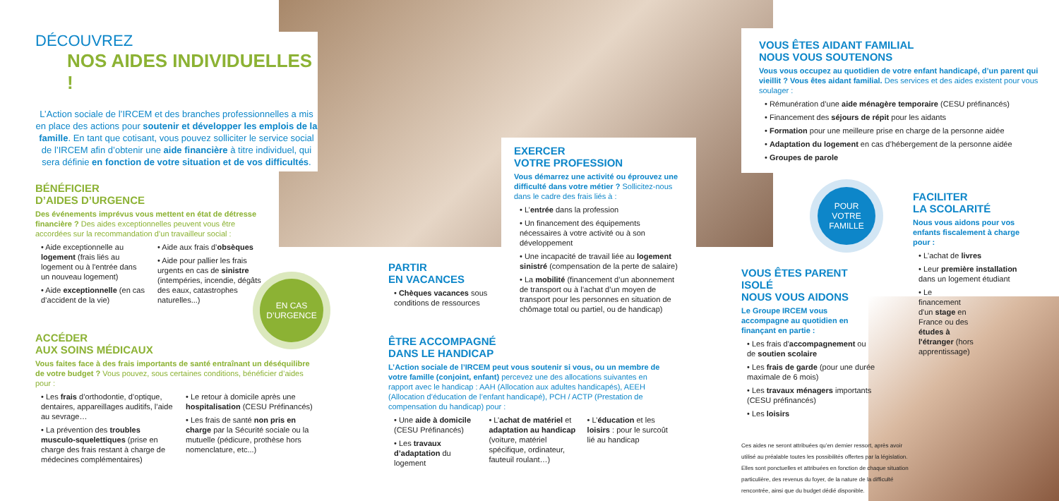DÉCOUVREZ
NOS AIDES INDIVIDUELLES !
L’Action sociale de l’IRCEM et des branches professionnelles a mis en place des actions pour soutenir et développer les emplois de la famille. En tant que cotisant, vous pouvez solliciter le service social de l’IRCEM afin d’obtenir une aide financière à titre individuel, qui sera définie en fonction de votre situation et de vos difficultés.
BÉNÉFICIER
D’AIDES D’URGENCE
Des événements imprévus vous mettent en état de détresse financière ? Des aides exceptionnelles peuvent vous être accordées sur la recommandation d’un travailleur social :
• Aide exceptionnelle au logement (frais liés au logement ou à l'entrée dans un nouveau logement)
• Aide exceptionnelle (en cas d’accident de la vie)
• Aide aux frais d’obsèques
• Aide pour pallier les frais urgents en cas de sinistre (intempéries, incendie, dégâts des eaux, catastrophes naturelles...)
EN CAS
D’URGENCE
ACCÉDER
AUX SOINS MÉDICAUX
Vous faites face à des frais importants de santé entraînant un déséquilibre de votre budget ? Vous pouvez, sous certaines conditions, bénéficier d’aides pour :
• Les frais d’orthodontie, d’optique, dentaires, appareillages auditifs, l’aide au sevrage…
• La prévention des troubles musculo-squelettiques (prise en charge des frais restant à charge de médecines complémentaires)
• Le retour à domicile après une hospitalisation (CESU Préfinancés)
• Les frais de santé non pris en charge par la Sécurité sociale ou la mutuelle (pédicure, prothèse hors nomenclature, etc...)
PARTIR
EN VACANCES
• Chèques vacances sous conditions de ressources
EXERCER
VOTRE PROFESSION
Vous démarrez une activité ou éprouvez une difficulté dans votre métier ? Sollicitez-nous dans le cadre des frais liés à :
• L’entrée dans la profession
• Un financement des équipements nécessaires à votre activité ou à son développement
• Une incapacité de travail liée au logement sinistré (compensation de la perte de salaire)
• La mobilité (financement d’un abonnement de transport ou à l’achat d’un moyen de transport pour les personnes en situation de chômage total ou partiel, ou de handicap)
ÊTRE ACCOMPAGNÉ
DANS LE HANDICAP
L’Action sociale de l’IRCEM peut vous soutenir si vous, ou un membre de votre famille (conjoint, enfant) percevez une des allocations suivantes en rapport avec le handicap : AAH (Allocation aux adultes handicapés), AEEH (Allocation d’éducation de l’enfant handicapé), PCH / ACTP (Prestation de compensation du handicap) pour :
• Une aide à domicile (CESU Préfinancés)
• Les travaux d’adaptation du logement
• L’achat de matériel et adaptation au handicap (voiture, matériel spécifique, ordinateur, fauteuil roulant…)
• L’éducation et les loisirs : pour le surcoût lié au handicap
VOUS ÊTES AIDANT FAMILIAL
NOUS VOUS SOUTENONS
Vous vous occupez au quotidien de votre enfant handicapé, d’un parent qui vieillit ? Vous êtes aidant familial. Des services et des aides existent pour vous soulager :
• Rémunération d’une aide ménagère temporaire (CESU préfinancés)
• Financement des séjours de répit pour les aidants
• Formation pour une meilleure prise en charge de la personne aidée
• Adaptation du logement en cas d’hébergement de la personne aidée
• Groupes de parole
POUR
VOTRE
FAMILLE
VOUS ÊTES PARENT ISOLÉ
NOUS VOUS AIDONS
Le Groupe IRCEM vous accompagne au quotidien en finançant en partie :
• Les frais d'accompagnement ou de soutien scolaire
• Les frais de garde (pour une durée maximale de 6 mois)
• Les travaux ménagers importants (CESU préfinancés)
• Les loisirs
Ces aides ne seront attribuées qu’en dernier ressort, après avoir utilisé au préalable toutes les possibilités offertes par la législation. Elles sont ponctuelles et attribuées en fonction de chaque situation particulière, des revenus du foyer, de la nature de la difficulté rencontrée, ainsi que du budget dédié disponible.
FACILITER
LA SCOLARITÉ
Nous vous aidons pour vos enfants fiscalement à charge pour :
• L'achat de livres
• Leur première installation dans un logement étudiant
• Le financement d'un stage en France ou des études à l'étranger (hors apprentissage)